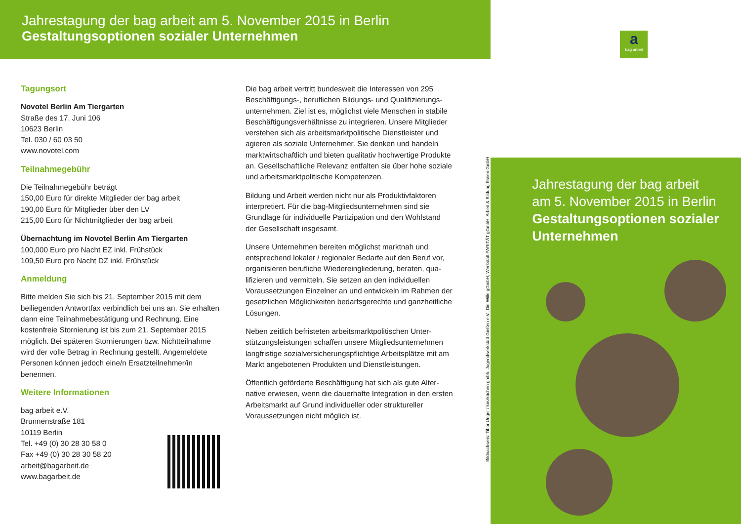Jahrestagung der bag arbeit am 5. November 2015 in Berlin
Gestaltungsoptionen sozialer Unternehmen
Tagungsort
Novotel Berlin Am Tiergarten
Straße des 17. Juni 106
10623 Berlin
Tel. 030 / 60 03 50
www.novotel.com
Teilnahmegebühr
Die Teilnahmegebühr beträgt
150,00 Euro für direkte Mitglieder der bag arbeit
190,00 Euro für Mitglieder über den LV
215,00 Euro für Nichtmitglieder der bag arbeit
Übernachtung im Novotel Berlin Am Tiergarten
100,000 Euro pro Nacht EZ inkl. Frühstück
109,50 Euro pro Nacht DZ inkl. Frühstück
Anmeldung
Bitte melden Sie sich bis 21. September 2015 mit dem beiliegenden Antwortfax verbindlich bei uns an. Sie erhalten dann eine Teilnahmebestätigung und Rechnung. Eine kostenfreie Stornierung ist bis zum 21. September 2015 möglich. Bei späteren Stornierungen bzw. Nicht­teilnahme wird der volle Betrag in Rechnung gestellt. Angemeldete Personen können jedoch eine/n Ersatzteil­nehmer/in benennen.
Weitere Informationen
bag arbeit e.V.
Brunnenstraße 181
10119 Berlin
Tel. +49 (0) 30 28 30 58 0
Fax +49 (0) 30 28 30 58 20
arbeit@bagarbeit.de
www.bagarbeit.de
Die bag arbeit vertritt bundesweit die Interessen von 295 Beschäftigungs-, beruflichen Bildungs- und Qualifizierungs­unternehmen. Ziel ist es, möglichst viele Menschen in stabile Beschäftigungsverhältnisse zu integrieren. Unsere Mitglieder verstehen sich als arbeitsmarktpolitische Dienstleister und agieren als soziale Unternehmer. Sie denken und handeln marktwirtschaftlich und bieten qualitativ hochwertige Pro­dukte an. Gesellschaftliche Relevanz entfalten sie über hohe soziale und arbeitsmarktpolitische Kompetenzen.
Bildung und Arbeit werden nicht nur als Produktivfaktoren interpretiert. Für die bag-Mitgliedsunternehmen sind sie Grundlage für individuelle Partizipation und den Wohlstand der Gesellschaft insgesamt.
Unsere Unternehmen bereiten möglichst marktnah und entsprechend lokaler / regionaler Bedarfe auf den Beruf vor, organisieren berufliche Wiedereingliederung, beraten, qua­lifizieren und vermitteln. Sie setzen an den individuellen Voraussetzungen Einzelner an und entwickeln im Rahmen der gesetzlichen Möglichkeiten bedarfsgerechte und ganz­heitliche Lösungen.
Neben zeitlich befristeten arbeitsmarktpolitischen Unter­stützungsleistungen schaffen unsere Mitgliedsunternehmen langfristige sozialversicherungspflichtige Arbeitsplätze mit am Markt angebotenen Produkten und Dienstleistungen.
Öffentlich geförderte Beschäftigung hat sich als gute Alter­native erwiesen, wenn die dauerhafte Integration in den ersten Arbeitsmarkt auf Grund individueller oder struktu­reller Voraussetzungen nicht möglich ist.
Bildnachweis: Tibor Unger / kiezküchen gmbh, Jugendwerkstatt Gießen e.V., Die Wille gGmbH, Werkstatt PARITÄT gGmbH, Arbeit & Bildung Essen GmbH
abag arbeit
Jahrestagung der bag arbeit
am 5. November 2015 in Berlin
Gestaltungsoptionen sozialer Unternehmen